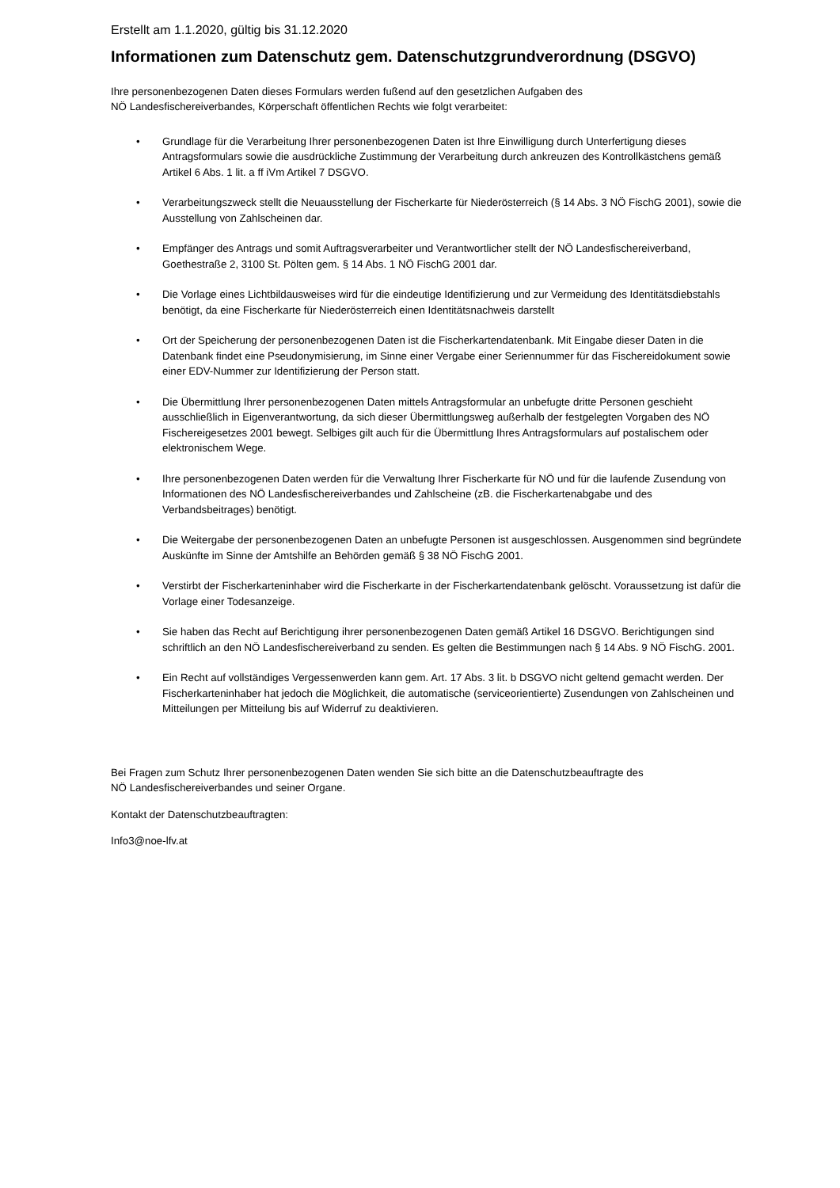Erstellt am 1.1.2020, gültig bis 31.12.2020
Informationen zum Datenschutz gem. Datenschutzgrundverordnung (DSGVO)
Ihre personenbezogenen Daten dieses Formulars werden fußend auf den gesetzlichen Aufgaben des
NÖ Landesfischereiverbandes, Körperschaft öffentlichen Rechts wie folgt verarbeitet:
• Grundlage für die Verarbeitung Ihrer personenbezogenen Daten ist Ihre Einwilligung durch Unterfertigung dieses Antragsformulars sowie die ausdrückliche Zustimmung der Verarbeitung durch ankreuzen des Kontrollkästchens gemäß Artikel 6 Abs. 1 lit. a ff iVm Artikel 7 DSGVO.
• Verarbeitungszweck stellt die Neuausstellung der Fischerkarte für Niederösterreich (§ 14 Abs. 3 NÖ FischG 2001), sowie die Ausstellung von Zahlscheinen dar.
• Empfänger des Antrags und somit Auftragsverarbeiter und Verantwortlicher stellt der NÖ Landesfischereiverband, Goethestraße 2, 3100 St. Pölten gem. § 14 Abs. 1 NÖ FischG 2001 dar.
• Die Vorlage eines Lichtbildausweises wird für die eindeutige Identifizierung und zur Vermeidung des Identitätsdiebstahls benötigt, da eine Fischerkarte für Niederösterreich einen Identitätsnachweis darstellt
• Ort der Speicherung der personenbezogenen Daten ist die Fischerkartendatenbank. Mit Eingabe dieser Daten in die Datenbank findet eine Pseudonymisierung, im Sinne einer Vergabe einer Seriennummer für das Fischereidokument sowie einer EDV-Nummer zur Identifizierung der Person statt.
• Die Übermittlung Ihrer personenbezogenen Daten mittels Antragsformular an unbefugte dritte Personen geschieht ausschließlich in Eigenverantwortung, da sich dieser Übermittlungsweg außerhalb der festgelegten Vorgaben des NÖ Fischereigesetzes 2001 bewegt. Selbiges gilt auch für die Übermittlung Ihres Antragsformulars auf postalischem oder elektronischem Wege.
• Ihre personenbezogenen Daten werden für die Verwaltung Ihrer Fischerkarte für NÖ und für die laufende Zusendung von Informationen des NÖ Landesfischereiverbandes und Zahlscheine (zB. die Fischerkartenabgabe und des Verbandsbeitrages) benötigt.
• Die Weitergabe der personenbezogenen Daten an unbefugte Personen ist ausgeschlossen. Ausgenommen sind begründete Auskünfte im Sinne der Amtshilfe an Behörden gemäß § 38 NÖ FischG 2001.
• Verstirbt der Fischerkarteninhaber wird die Fischerkarte in der Fischerkartendatenbank gelöscht. Voraussetzung ist dafür die Vorlage einer Todesanzeige.
• Sie haben das Recht auf Berichtigung ihrer personenbezogenen Daten gemäß Artikel 16 DSGVO. Berichtigungen sind schriftlich an den NÖ Landesfischereiverband zu senden. Es gelten die Bestimmungen nach § 14 Abs. 9 NÖ FischG. 2001.
• Ein Recht auf vollständiges Vergessenwerden kann gem. Art. 17 Abs. 3 lit. b DSGVO nicht geltend gemacht werden. Der Fischerkarteninhaber hat jedoch die Möglichkeit, die automatische (serviceorientierte) Zusendungen von Zahlscheinen und Mitteilungen per Mitteilung bis auf Widerruf zu deaktivieren.
Bei Fragen zum Schutz Ihrer personenbezogenen Daten wenden Sie sich bitte an die Datenschutzbeauftragte des
NÖ Landesfischereiverbandes und seiner Organe.
Kontakt der Datenschutzbeauftragten:
Info3@noe-lfv.at